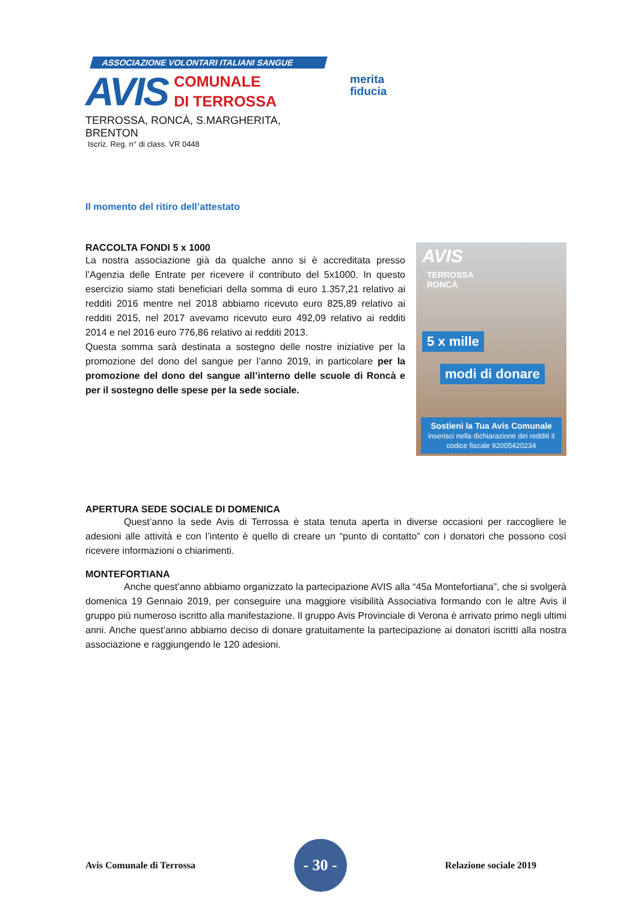ASSOCIAZIONE VOLONTARI ITALIANI SANGUE
AVIS
COMUNALE
DI TERROSSA
TERROSSA, RONCÀ, S.MARGHERITA, BRENTON
Iscriz. Reg. n° di class. VR 0448
merita
fiducia
Il momento del ritiro dell’attestato
RACCOLTA FONDI 5 x 1000
La nostra associazione già da qualche anno si è accreditata presso l’Agenzia delle Entrate per ricevere il contributo del 5x1000. In questo esercizio siamo stati beneficiari della somma di euro 1.357,21 relativo ai redditi 2016 mentre nel 2018 abbiamo ricevuto euro 825,89 relativo ai redditi 2015, nel 2017 avevamo ricevuto euro 492,09 relativo ai redditi 2014 e nel 2016 euro 776,86 relativo ai redditi 2013.
Questa somma sarà destinata a sostegno delle nostre iniziative per la promozione del dono del sangue per l’anno 2019, in particolare per la promozione del dono del sangue all’interno delle scuole di Roncà e per il sostegno delle spese per la sede sociale.
AVIS
TERROSSA
RONCÀ
5 x mille
modi di donare
Sostieni la Tua Avis Comunale
inserisci nella dichiarazione dei redditi il codice fiscale 92005420234
APERTURA SEDE SOCIALE DI DOMENICA
    Quest’anno la sede Avis di Terrossa è stata tenuta aperta in diverse occasioni per raccogliere le adesioni alle attività e con l’intento è quello di creare un “punto di contatto” con i donatori che possono così ricevere informazioni o chiarimenti.
MONTEFORTIANA
    Anche quest’anno abbiamo organizzato la partecipazione AVIS alla “45a Montefortiana”, che si svolgerà domenica 19 Gennaio 2019, per conseguire una maggiore visibilità Associativa formando con le altre Avis il gruppo più numeroso iscritto alla manifestazione. Il gruppo Avis Provinciale di Verona è arrivato primo negli ultimi anni. Anche quest’anno abbiamo deciso di donare gratuitamente la partecipazione ai donatori iscritti alla nostra associazione e raggiungendo le 120 adesioni.
Avis Comunale di Terrossa
- 30 -
Relazione sociale 2019